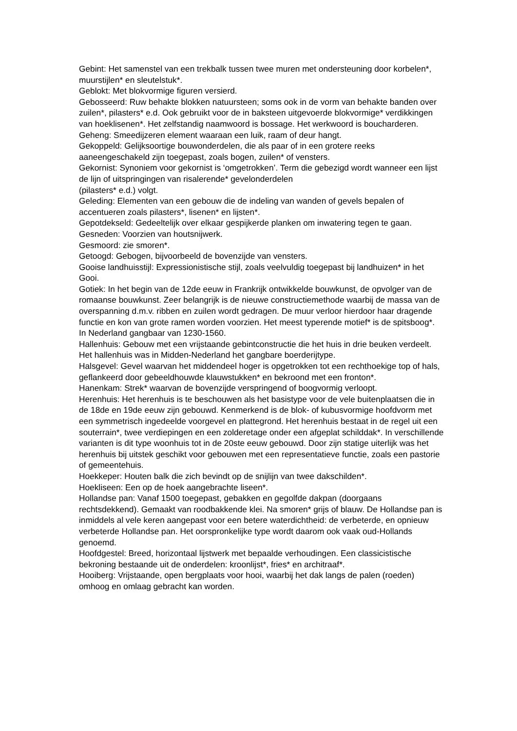Gebint: Het samenstel van een trekbalk tussen twee muren met ondersteuning door korbelen*, muurstijlen* en sleutelstuk*.
Geblokt: Met blokvormige figuren versierd.
Gebosseerd: Ruw behakte blokken natuursteen; soms ook in de vorm van behakte banden over zuilen*, pilasters* e.d. Ook gebruikt voor de in baksteen uitgevoerde blokvormige* verdikkingen van hoeklisenen*. Het zelfstandig naamwoord is bossage. Het werkwoord is boucharderen.
Geheng: Smeedijzeren element waaraan een luik, raam of deur hangt.
Gekoppeld: Gelijksoortige bouwonderdelen, die als paar of in een grotere reeks aaneengeschakeld zijn toegepast, zoals bogen, zuilen* of vensters.
Gekornist: Synoniem voor gekornist is ‘omgetrokken’. Term die gebezigd wordt wanneer een lijst de lijn of uitspringingen van risalerende* gevelonderdelen
(pilasters* e.d.) volgt.
Geleding: Elementen van een gebouw die de indeling van wanden of gevels bepalen of accentueren zoals pilasters*, lisenen* en lijsten*.
Gepotdekseld: Gedeeltelijk over elkaar gespijkerde planken om inwatering tegen te gaan.
Gesneden: Voorzien van houtsnijwerk.
Gesmoord: zie smoren*.
Getoogd: Gebogen, bijvoorbeeld de bovenzijde van vensters.
Gooise landhuisstijl: Expressionistische stijl, zoals veelvuldig toegepast bij landhuizen* in het Gooi.
Gotiek: In het begin van de 12de eeuw in Frankrijk ontwikkelde bouwkunst, de opvolger van de romaanse bouwkunst. Zeer belangrijk is de nieuwe constructiemethode waarbij de massa van de overspanning d.m.v. ribben en zuilen wordt gedragen. De muur verloor hierdoor haar dragende functie en kon van grote ramen worden voorzien. Het meest typerende motief* is de spitsboog*. In Nederland gangbaar van 1230-1560.
Hallenhuis: Gebouw met een vrijstaande gebintconstructie die het huis in drie beuken verdeelt. Het hallenhuis was in Midden-Nederland het gangbare boerderijtype.
Halsgevel: Gevel waarvan het middendeel hoger is opgetrokken tot een rechthoekige top of hals, geflankeerd door gebeeldhouwde klauwstukken* en bekroond met een fronton*.
Hanenkam: Strek* waarvan de bovenzijde verspringend of boogvormig verloopt.
Herenhuis: Het herenhuis is te beschouwen als het basistype voor de vele buitenplaatsen die in de 18de en 19de eeuw zijn gebouwd. Kenmerkend is de blok- of kubusvormige hoofdvorm met een symmetrisch ingedeelde voorgevel en plattegrond. Het herenhuis bestaat in de regel uit een souterrain*, twee verdiepingen en een zolderetage onder een afgeplat schilddak*. In verschillende varianten is dit type woonhuis tot in de 20ste eeuw gebouwd. Door zijn statige uiterlijk was het herenhuis bij uitstek geschikt voor gebouwen met een representatieve functie, zoals een pastorie of gemeentehuis.
Hoekkeper: Houten balk die zich bevindt op de snijlijn van twee dakschilden*.
Hoekliseen: Een op de hoek aangebrachte liseen*.
Hollandse pan: Vanaf 1500 toegepast, gebakken en gegolfde dakpan (doorgaans rechtsdekkend). Gemaakt van roodbakkende klei. Na smoren* grijs of blauw. De Hollandse pan is inmiddels al vele keren aangepast voor een betere waterdichtheid: de verbeterde, en opnieuw verbeterde Hollandse pan. Het oorspronkelijke type wordt daarom ook vaak oud-Hollands genoemd.
Hoofdgestel: Breed, horizontaal lijstwerk met bepaalde verhoudingen. Een classicistische bekroning bestaande uit de onderdelen: kroonlijst*, fries* en architraaf*.
Hooiberg: Vrijstaande, open bergplaats voor hooi, waarbij het dak langs de palen (roeden) omhoog en omlaag gebracht kan worden.